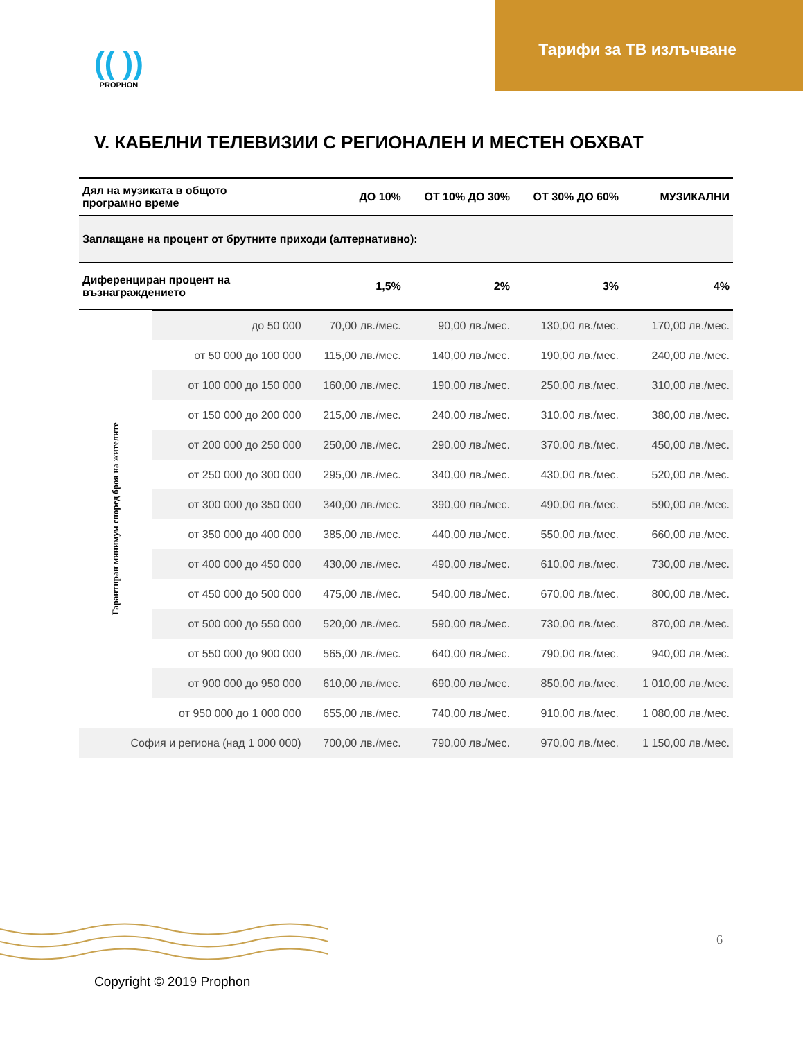Тарифи за ТВ излъчване
(( ))
PROPHON
V. КАБЕЛНИ ТЕЛЕВИЗИИ С РЕГИОНАЛЕН И МЕСТЕН ОБХВАТ
| Дял на музиката в общото програмно време | | ДО 10% | ОТ 10% ДО 30% | ОТ 30% ДО 60% | МУЗИКАЛНИ |
| --- | --- | --- | --- | --- | --- |
| Заплащане на процент от брутните приходи (алтернативно): | | | | | |
| Диференциран процент на възнаграждението | | 1,5% | 2% | 3% | 4% |
| Гарантиран минимум според броя на жителите | до 50 000 | 70,00 лв./мес. | 90,00 лв./мес. | 130,00 лв./мес. | 170,00 лв./мес. |
| | от 50 000 до 100 000 | 115,00 лв./мес. | 140,00 лв./мес. | 190,00 лв./мес. | 240,00 лв./мес. |
| | от 100 000 до 150 000 | 160,00 лв./мес. | 190,00 лв./мес. | 250,00 лв./мес. | 310,00 лв./мес. |
| | от 150 000 до 200 000 | 215,00 лв./мес. | 240,00 лв./мес. | 310,00 лв./мес. | 380,00 лв./мес. |
| | от 200 000 до 250 000 | 250,00 лв./мес. | 290,00 лв./мес. | 370,00 лв./мес. | 450,00 лв./мес. |
| | от 250 000 до 300 000 | 295,00 лв./мес. | 340,00 лв./мес. | 430,00 лв./мес. | 520,00 лв./мес. |
| | от 300 000 до 350 000 | 340,00 лв./мес. | 390,00 лв./мес. | 490,00 лв./мес. | 590,00 лв./мес. |
| | от 350 000 до 400 000 | 385,00 лв./мес. | 440,00 лв./мес. | 550,00 лв./мес. | 660,00 лв./мес. |
| | от 400 000 до 450 000 | 430,00 лв./мес. | 490,00 лв./мес. | 610,00 лв./мес. | 730,00 лв./мес. |
| | от 450 000 до 500 000 | 475,00 лв./мес. | 540,00 лв./мес. | 670,00 лв./мес. | 800,00 лв./мес. |
| | от 500 000 до 550 000 | 520,00 лв./мес. | 590,00 лв./мес. | 730,00 лв./мес. | 870,00 лв./мес. |
| | от 550 000 до 900 000 | 565,00 лв./мес. | 640,00 лв./мес. | 790,00 лв./мес. | 940,00 лв./мес. |
| | от 900 000 до 950 000 | 610,00 лв./мес. | 690,00 лв./мес. | 850,00 лв./мес. | 1 010,00 лв./мес. |
| | от 950 000 до 1 000 000 | 655,00 лв./мес. | 740,00 лв./мес. | 910,00 лв./мес. | 1 080,00 лв./мес. |
| София и региона (над 1 000 000) | | 700,00 лв./мес. | 790,00 лв./мес. | 970,00 лв./мес. | 1 150,00 лв./мес. |
6
Copyright © 2019 Prophon